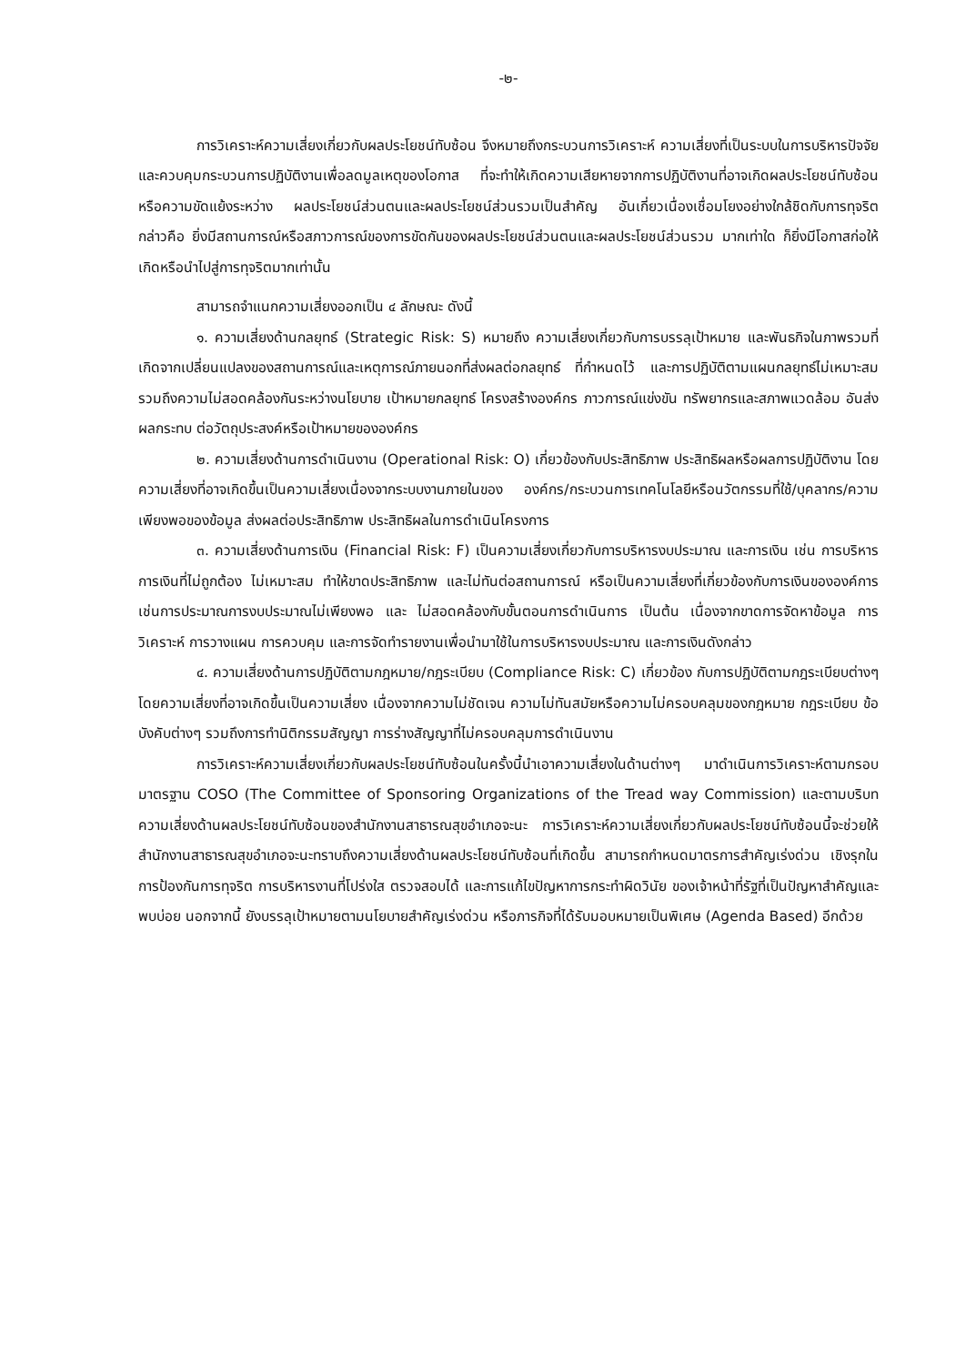-๒-
การวิเคราะห์ความเสี่ยงเกี่ยวกับผลประโยชน์ทับซ้อน จึงหมายถึงกระบวนการวิเคราะห์ ความเสี่ยงที่เป็นระบบในการบริหารปัจจัยและควบคุมกระบวนการปฏิบัติงานเพื่อลดมูลเหตุของโอกาส ที่จะทำให้เกิดความเสียหายจากการปฏิบัติงานที่อาจเกิดผลประโยชน์ทับซ้อน หรือความขัดแย้งระหว่าง ผลประโยชน์ส่วนตนและผลประโยชน์ส่วนรวมเป็นสำคัญ อันเกี่ยวเนื่องเชื่อมโยงอย่างใกล้ชิดกับการทุจริต กล่าวคือ ยิ่งมีสถานการณ์หรือสภาวการณ์ของการขัดกันของผลประโยชน์ส่วนตนและผลประโยชน์ส่วนรวม มากเท่าใด ก็ยิ่งมีโอกาสก่อให้เกิดหรือนำไปสู่การทุจริตมากเท่านั้น
สามารถจำแนกความเสี่ยงออกเป็น ๔ ลักษณะ ดังนี้
๑. ความเสี่ยงด้านกลยุทธ์ (Strategic Risk: S) หมายถึง ความเสี่ยงเกี่ยวกับการบรรลุเป้าหมาย และพันธกิจในภาพรวมที่เกิดจากเปลี่ยนแปลงของสถานการณ์และเหตุการณ์ภายนอกที่ส่งผลต่อกลยุทธ์ ที่กำหนดไว้ และการปฏิบัติตามแผนกลยุทธ์ไม่เหมาะสม รวมถึงความไม่สอดคล้องกันระหว่างนโยบาย เป้าหมายกลยุทธ์ โครงสร้างองค์กร ภาวการณ์แข่งขัน ทรัพยากรและสภาพแวดล้อม อันส่งผลกระทบ ต่อวัตถุประสงค์หรือเป้าหมายขององค์กร
๒. ความเสี่ยงด้านการดำเนินงาน (Operational Risk: O) เกี่ยวข้องกับประสิทธิภาพ ประสิทธิผลหรือผลการปฏิบัติงาน โดยความเสี่ยงที่อาจเกิดขึ้นเป็นความเสี่ยงเนื่องจากระบบงานภายในของ องค์กร/กระบวนการเทคโนโลยีหรือนวัตกรรมที่ใช้/บุคลากร/ความเพียงพอของข้อมูล ส่งผลต่อประสิทธิภาพ ประสิทธิผลในการดำเนินโครงการ
๓. ความเสี่ยงด้านการเงิน (Financial Risk: F) เป็นความเสี่ยงเกี่ยวกับการบริหารงบประมาณ และการเงิน เช่น การบริหารการเงินที่ไม่ถูกต้อง ไม่เหมาะสม ทำให้ขาดประสิทธิภาพ และไม่ทันต่อสถานการณ์ หรือเป็นความเสี่ยงที่เกี่ยวข้องกับการเงินขององค์การ เช่นการประมาณการงบประมาณไม่เพียงพอ และ ไม่สอดคล้องกับขั้นตอนการดำเนินการ เป็นต้น เนื่องจากขาดการจัดหาข้อมูล การวิเคราะห์ การวางแผน การควบคุม และการจัดทำรายงานเพื่อนำมาใช้ในการบริหารงบประมาณ และการเงินดังกล่าว
๔. ความเสี่ยงด้านการปฏิบัติตามกฎหมาย/กฎระเบียบ (Compliance Risk: C) เกี่ยวข้อง กับการปฏิบัติตามกฎระเบียบต่างๆ โดยความเสี่ยงที่อาจเกิดขึ้นเป็นความเสี่ยง เนื่องจากความไม่ชัดเจน ความไม่ทันสมัยหรือความไม่ครอบคลุมของกฎหมาย กฎระเบียบ ข้อบังคับต่างๆ รวมถึงการทำนิติกรรมสัญญา การร่างสัญญาที่ไม่ครอบคลุมการดำเนินงาน
การวิเคราะห์ความเสี่ยงเกี่ยวกับผลประโยชน์ทับซ้อนในครั้งนี้นำเอาความเสี่ยงในด้านต่างๆ มาดำเนินการวิเคราะห์ตามกรอบมาตรฐาน COSO (The Committee of Sponsoring Organizations of the Tread way Commission) และตามบริบทความเสี่ยงด้านผลประโยชน์ทับซ้อนของสำนักงานสาธารณสุขอำเภอจะนะ การวิเคราะห์ความเสี่ยงเกี่ยวกับผลประโยชน์ทับซ้อนนี้จะช่วยให้สำนักงานสาธารณสุขอำเภอจะนะทราบถึงความเสี่ยงด้านผลประโยชน์ทับซ้อนที่เกิดขึ้น สามารถกำหนดมาตรการสำคัญเร่งด่วน เชิงรุกในการป้องกันการทุจริต การบริหารงานที่โปร่งใส ตรวจสอบได้ และการแก้ไขปัญหาการกระทำผิดวินัย ของเจ้าหน้าที่รัฐที่เป็นปัญหาสำคัญและพบบ่อย นอกจากนี้ ยังบรรลุเป้าหมายตามนโยบายสำคัญเร่งด่วน หรือภารกิจที่ได้รับมอบหมายเป็นพิเศษ (Agenda Based) อีกด้วย